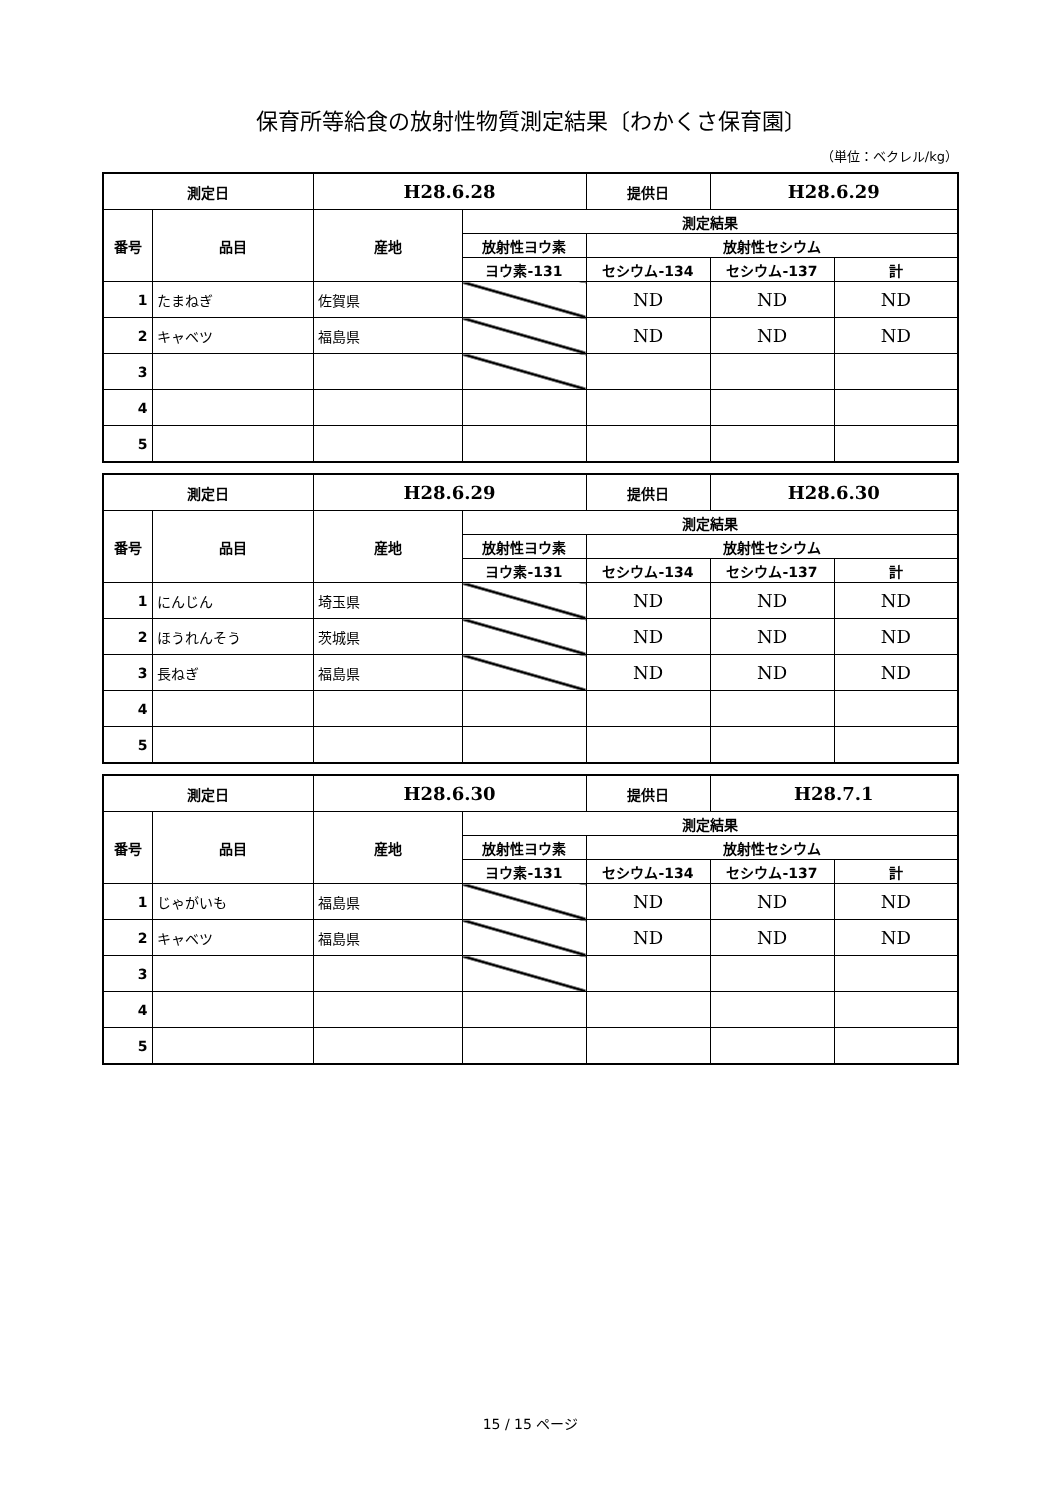保育所等給食の放射性物質測定結果〔わかくさ保育園〕
（単位：ベクレル/kg）
| 測定日 | | H28.6.28 | | 提供日 | H28.6.29 | |
| 番号 | 品目 | 産地 | 測定結果 | | | |
| | | | 放射性ヨウ素 | 放射性セシウム | | |
| | | | ヨウ素-131 | セシウム-134 | セシウム-137 | 計 |
| 1 | たまねぎ | 佐賀県 | | ND | ND | ND |
| 2 | キャベツ | 福島県 | | ND | ND | ND |
| 3 | | | | | | |
| 4 | | | | | | |
| 5 | | | | | | |
| 測定日 | | H28.6.29 | | 提供日 | H28.6.30 | |
| 番号 | 品目 | 産地 | 測定結果 | | | |
| | | | 放射性ヨウ素 | 放射性セシウム | | |
| | | | ヨウ素-131 | セシウム-134 | セシウム-137 | 計 |
| 1 | にんじん | 埼玉県 | | ND | ND | ND |
| 2 | ほうれんそう | 茨城県 | | ND | ND | ND |
| 3 | 長ねぎ | 福島県 | | ND | ND | ND |
| 4 | | | | | | |
| 5 | | | | | | |
| 測定日 | | H28.6.30 | | 提供日 | H28.7.1 | |
| 番号 | 品目 | 産地 | 測定結果 | | | |
| | | | 放射性ヨウ素 | 放射性セシウム | | |
| | | | ヨウ素-131 | セシウム-134 | セシウム-137 | 計 |
| 1 | じゃがいも | 福島県 | | ND | ND | ND |
| 2 | キャベツ | 福島県 | | ND | ND | ND |
| 3 | | | | | | |
| 4 | | | | | | |
| 5 | | | | | | |
15 / 15 ページ